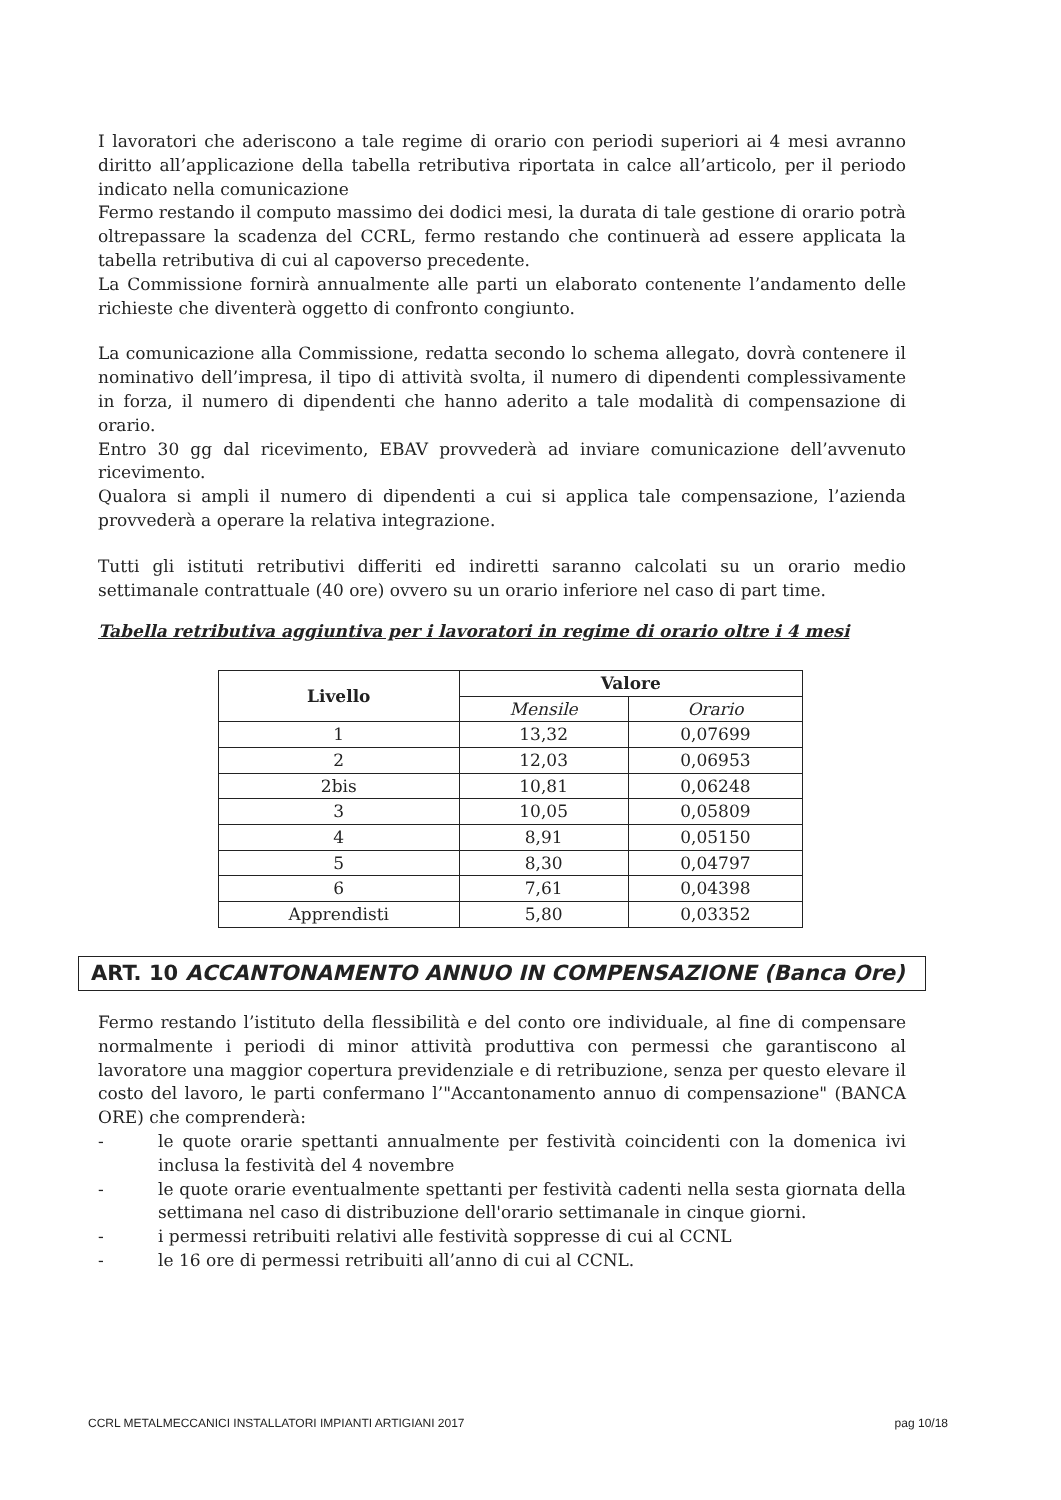I lavoratori che aderiscono a tale regime di orario con periodi superiori ai 4 mesi avranno diritto all’applicazione della tabella retributiva riportata in calce all’articolo, per il periodo indicato nella comunicazione
Fermo restando il computo massimo dei dodici mesi, la durata di tale gestione di orario potrà oltrepassare la scadenza del CCRL, fermo restando che continuerà ad essere applicata la tabella retributiva di cui al capoverso precedente.
La Commissione fornirà annualmente alle parti un elaborato contenente l’andamento delle richieste che diventerà oggetto di confronto congiunto.
La comunicazione alla Commissione, redatta secondo lo schema allegato, dovrà contenere il nominativo dell’impresa, il tipo di attività svolta, il numero di dipendenti complessivamente in forza, il numero di dipendenti che hanno aderito a tale modalità di compensazione di orario.
Entro 30 gg dal ricevimento, EBAV provvederà ad inviare comunicazione dell’avvenuto ricevimento.
Qualora si ampli il numero di dipendenti a cui si applica tale compensazione, l’azienda provvederà a operare la relativa integrazione.
Tutti gli istituti retributivi differiti ed indiretti saranno calcolati su un orario medio settimanale contrattuale (40 ore) ovvero su un orario inferiore nel caso di part time.
Tabella retributiva aggiuntiva per i lavoratori in regime di orario oltre i 4 mesi
| Livello | Valore | |
| --- | --- | --- |
| | Mensile | Orario |
| 1 | 13,32 | 0,07699 |
| 2 | 12,03 | 0,06953 |
| 2bis | 10,81 | 0,06248 |
| 3 | 10,05 | 0,05809 |
| 4 | 8,91 | 0,05150 |
| 5 | 8,30 | 0,04797 |
| 6 | 7,61 | 0,04398 |
| Apprendisti | 5,80 | 0,03352 |
ART. 10 ACCANTONAMENTO ANNUO IN COMPENSAZIONE (Banca Ore)
Fermo restando l’istituto della flessibilità e del conto ore individuale, al fine di compensare normalmente i periodi di minor attività produttiva con permessi che garantiscono al lavoratore una maggior copertura previdenziale e di retribuzione, senza per questo elevare il costo del lavoro, le parti confermano l’"Accantonamento annuo di compensazione" (BANCA ORE) che comprenderà:
- le quote orarie spettanti annualmente per festività coincidenti con la domenica ivi inclusa la festività del 4 novembre
- le quote orarie eventualmente spettanti per festività cadenti nella sesta giornata della settimana nel caso di distribuzione dell'orario settimanale in cinque giorni.
- i permessi retribuiti relativi alle festività soppresse di cui al CCNL
- le 16 ore di permessi retribuiti all’anno di cui al CCNL.
CCRL METALMECCANICI INSTALLATORI IMPIANTI ARTIGIANI 2017 pag 10/18